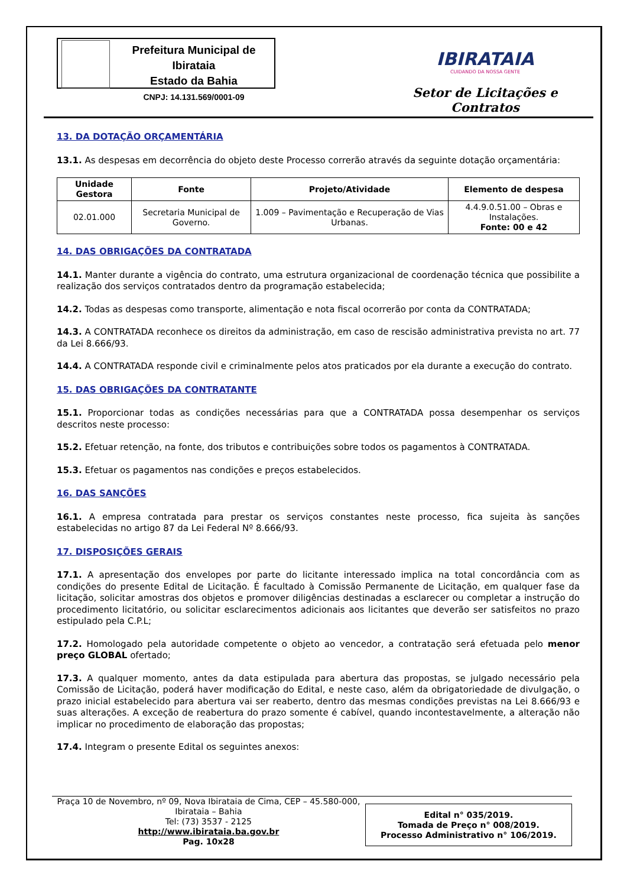Prefeitura Municipal de Ibirataia
Estado da Bahia
CNPJ: 14.131.569/0001-09
IBIRATAIA
CUIDANDO DA NOSSA GENTE
Setor de Licitações e Contratos
13. DA DOTAÇÃO ORÇAMENTÁRIA
13.1. As despesas em decorrência do objeto deste Processo correrão através da seguinte dotação orçamentária:
| Unidade Gestora | Fonte | Projeto/Atividade | Elemento de despesa |
| --- | --- | --- | --- |
| 02.01.000 | Secretaria Municipal de Governo. | 1.009 – Pavimentação e Recuperação de Vias Urbanas. | 4.4.9.0.51.00 – Obras e Instalações. Fonte: 00 e 42 |
14. DAS OBRIGAÇÕES DA CONTRATADA
14.1. Manter durante a vigência do contrato, uma estrutura organizacional de coordenação técnica que possibilite a realização dos serviços contratados dentro da programação estabelecida;
14.2. Todas as despesas como transporte, alimentação e nota fiscal ocorrerão por conta da CONTRATADA;
14.3. A CONTRATADA reconhece os direitos da administração, em caso de rescisão administrativa prevista no art. 77 da Lei 8.666/93.
14.4. A CONTRATADA responde civil e criminalmente pelos atos praticados por ela durante a execução do contrato.
15. DAS OBRIGAÇÕES DA CONTRATANTE
15.1. Proporcionar todas as condições necessárias para que a CONTRATADA possa desempenhar os serviços descritos neste processo:
15.2. Efetuar retenção, na fonte, dos tributos e contribuições sobre todos os pagamentos à CONTRATADA.
15.3. Efetuar os pagamentos nas condições e preços estabelecidos.
16. DAS SANÇÕES
16.1. A empresa contratada para prestar os serviços constantes neste processo, fica sujeita às sanções estabelecidas no artigo 87 da Lei Federal Nº 8.666/93.
17. DISPOSIÇÕES GERAIS
17.1. A apresentação dos envelopes por parte do licitante interessado implica na total concordância com as condições do presente Edital de Licitação. É facultado à Comissão Permanente de Licitação, em qualquer fase da licitação, solicitar amostras dos objetos e promover diligências destinadas a esclarecer ou completar a instrução do procedimento licitatório, ou solicitar esclarecimentos adicionais aos licitantes que deverão ser satisfeitos no prazo estipulado pela C.P.L;
17.2. Homologado pela autoridade competente o objeto ao vencedor, a contratação será efetuada pelo menor preço GLOBAL ofertado;
17.3. A qualquer momento, antes da data estipulada para abertura das propostas, se julgado necessário pela Comissão de Licitação, poderá haver modificação do Edital, e neste caso, além da obrigatoriedade de divulgação, o prazo inicial estabelecido para abertura vai ser reaberto, dentro das mesmas condições previstas na Lei 8.666/93 e suas alterações. A exceção de reabertura do prazo somente é cabível, quando incontestavelmente, a alteração não implicar no procedimento de elaboração das propostas;
17.4. Integram o presente Edital os seguintes anexos:
Praça 10 de Novembro, nº 09, Nova Ibirataia de Cima, CEP – 45.580-000,
Ibirataia – Bahia
Tel: (73) 3537 - 2125
http://www.ibirataia.ba.gov.br
Pag. 10x28
Edital n° 035/2019.
Tomada de Preço n° 008/2019.
Processo Administrativo n° 106/2019.